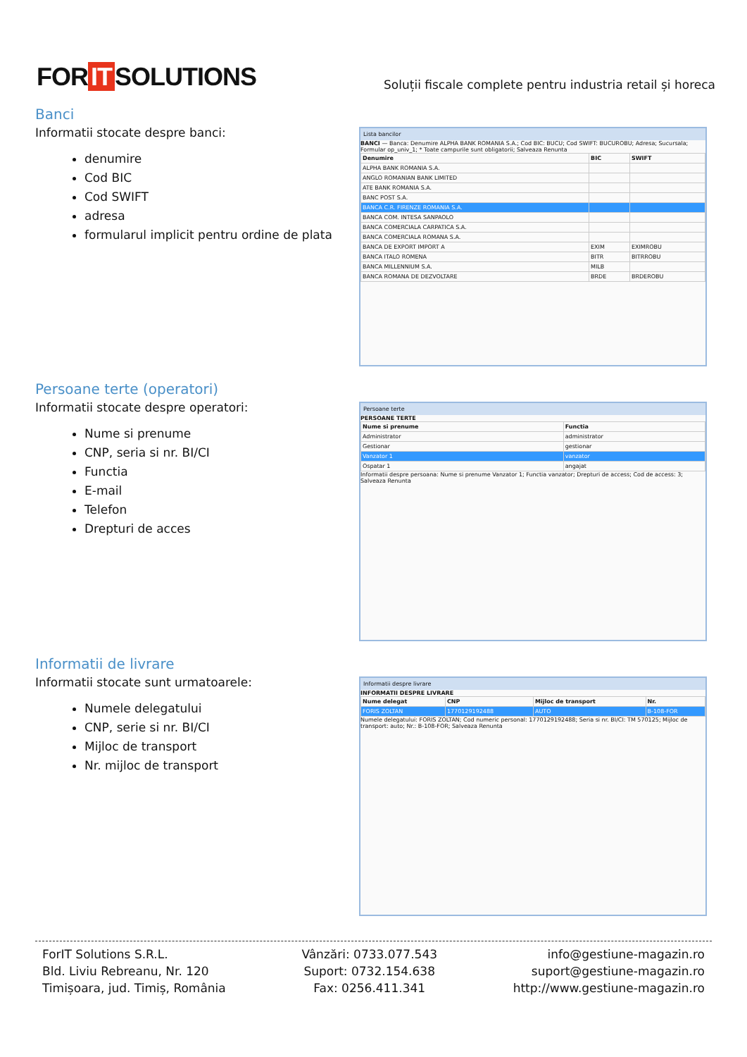FOR IT SOLUTIONS
Soluții fiscale complete pentru industria retail și horeca
Banci
Informatii stocate despre banci:
denumire
Cod BIC
Cod SWIFT
adresa
formularul implicit pentru ordine de plata
Lista bancilor
BANCI — Banca: Denumire ALPHA BANK ROMANIA S.A.; Cod BIC: BUCU; Cod SWIFT: BUCUROBU; Adresa; Sucursala; Formular op_univ_1; * Toate campurile sunt obligatorii; Salveaza Renunta
| Denumire | BIC | SWIFT |
| --- | --- | --- |
| ALPHA BANK ROMANIA S.A. | | |
| ANGLO ROMANIAN BANK LIMITED | | |
| ATE BANK ROMANIA S.A. | | |
| BANC POST S.A. | | |
| BANCA C.R. FIRENZE ROMANIA S.A. | | |
| BANCA COM. INTESA SANPAOLO | | |
| BANCA COMERCIALA CARPATICA S.A. | | |
| BANCA COMERCIALA ROMANA S.A. | | |
| BANCA DE EXPORT IMPORT A | EXIM | EXIMROBU |
| BANCA ITALO ROMENA | BITR | BITRROBU |
| BANCA MILLENNIUM S.A. | MILB | |
| BANCA ROMANA DE DEZVOLTARE | BRDE | BRDEROBU |
Persoane terte (operatori)
Informatii stocate despre operatori:
Nume si prenume
CNP, seria si nr. BI/CI
Functia
E-mail
Telefon
Drepturi de acces
Persoane terte
PERSOANE TERTE
| Nume si prenume | Functia |
| --- | --- |
| Administrator | administrator |
| Gestionar | gestionar |
| Vanzator 1 | vanzator |
| Ospatar 1 | angajat |
Informatii despre persoana: Nume si prenume Vanzator 1; Functia vanzator; Drepturi de access; Cod de access: 3; Salveaza Renunta
Informatii de livrare
Informatii stocate sunt urmatoarele:
Numele delegatului
CNP, serie si nr. BI/CI
Mijloc de transport
Nr. mijloc de transport
Informatii despre livrare
INFORMATII DESPRE LIVRARE
| Nume delegat | CNP | Mijloc de transport | Nr. |
| --- | --- | --- | --- |
| FORIS ZOLTAN | 1770129192488 | AUTO | B-108-FOR |
Numele delegatului: FORIS ZOLTAN; Cod numeric personal: 1770129192488; Seria si nr. BI/CI: TM 570125; Mijloc de transport: auto; Nr.: B-108-FOR; Salveaza Renunta
ForIT Solutions S.R.L.
Bld. Liviu Rebreanu, Nr. 120
Timișoara, jud. Timiș, România
Vânzări: 0733.077.543
Suport: 0732.154.638
Fax: 0256.411.341
info@gestiune-magazin.ro
suport@gestiune-magazin.ro
http://www.gestiune-magazin.ro